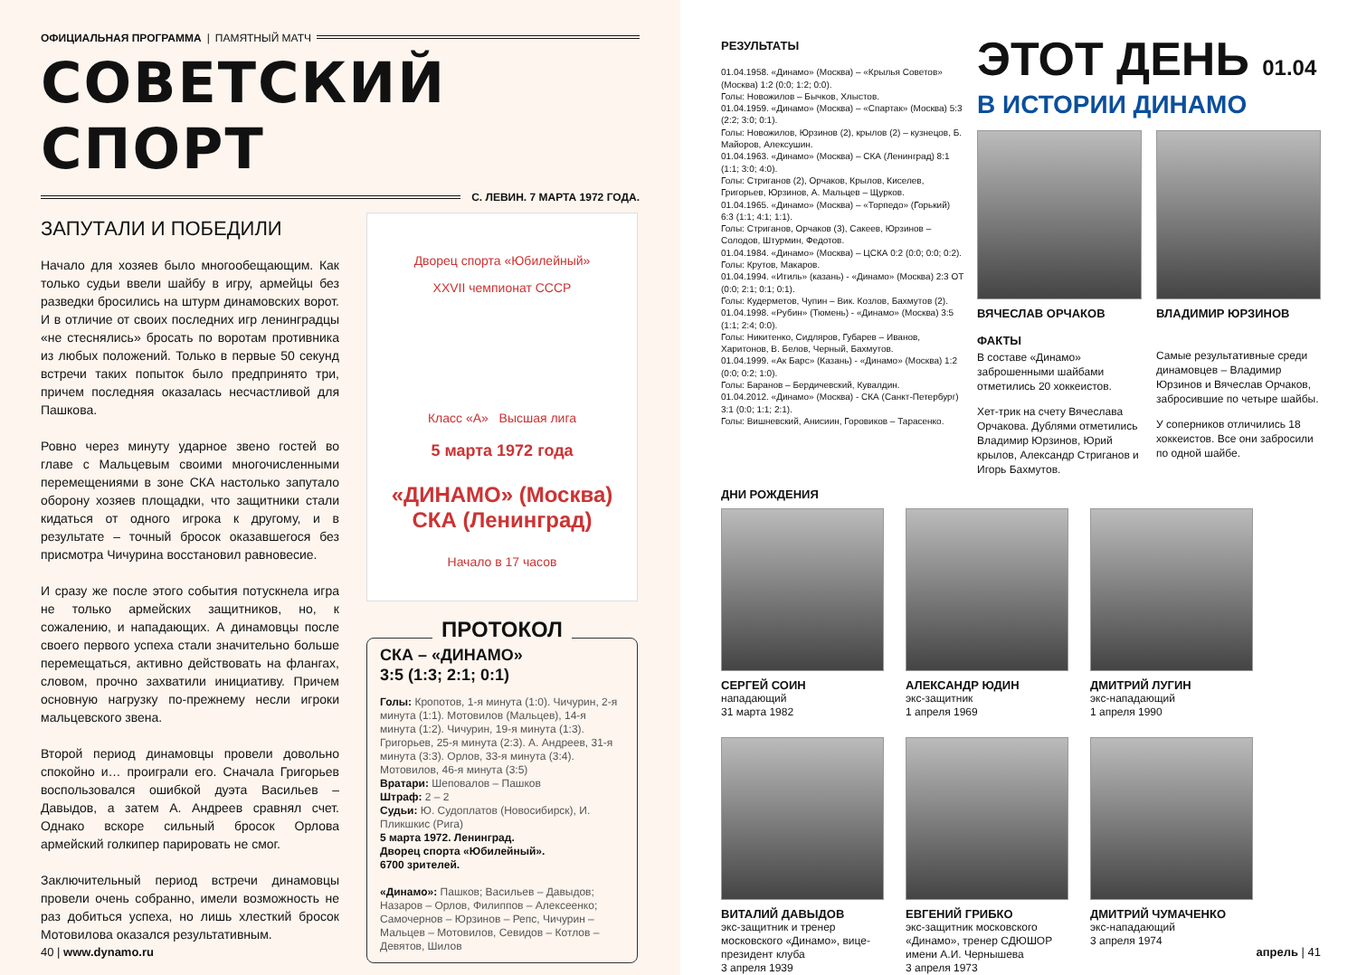ОФИЦИАЛЬНАЯ ПРОГРАММА | ПАМЯТНЫЙ МАТЧ
СОВЕТСКИЙ СПОРТ
С. ЛЕВИН. 7 МАРТА 1972 ГОДА.
ЗАПУТАЛИ И ПОБЕДИЛИ
Начало для хозяев было многообещающим. Как только судьи ввели шайбу в игру, армейцы без разведки бросились на штурм динамовских ворот. И в отличие от своих последних игр ленинградцы «не стеснялись» бросать по воротам противника из любых положений. Только в первые 50 секунд встречи таких попыток было предпринято три, причем последняя оказалась несчастливой для Пашкова.
Ровно через минуту ударное звено гостей во главе с Мальцевым своими многочисленными перемещениями в зоне СКА настолько запутало оборону хозяев площадки, что защитники стали кидаться от одного игрока к другому, и в результате – точный бросок оказавшегося без присмотра Чичурина восстановил равновесие.
И сразу же после этого события потускнела игра не только армейских защитников, но, к сожалению, и нападающих. А динамовцы после своего первого успеха стали значительно больше перемещаться, активно действовать на флангах, словом, прочно захватили инициативу. Причем основную нагрузку по-прежнему несли игроки мальцевского звена.
Второй период динамовцы провели довольно спокойно и… проиграли его. Сначала Григорьев воспользовался ошибкой дуэта Васильев – Давыдов, а затем А. Андреев сравнял счет. Однако вскоре сильный бросок Орлова армейский голкипер парировать не смог.
Заключительный период встречи динамовцы провели очень собранно, имели возможность не раз добиться успеха, но лишь хлесткий бросок Мотовилова оказался результативным.
Дворец спорта «Юбилейный»
XXVII чемпионат СССР
Класс «А» Высшая лига
5 марта 1972 года
«ДИНАМО» (Москва)
СКА (Ленинград)
Начало в 17 часов
ПРОТОКОЛ
СКА – «ДИНАМО»
3:5 (1:3; 2:1; 0:1)
Голы: Кропотов, 1-я минута (1:0). Чичурин, 2-я минута (1:1). Мотовилов (Мальцев), 14-я минута (1:2). Чичурин, 19-я минута (1:3). Григорьев, 25-я минута (2:3). А. Андреев, 31-я минута (3:3). Орлов, 33-я минута (3:4). Мотовилов, 46-я минута (3:5)
Вратари: Шеповалов – Пашков
Штраф: 2 – 2
Судьи: Ю. Судоплатов (Новосибирск), И. Пликшкис (Рига)
5 марта 1972. Ленинград.
Дворец спорта «Юбилейный».
6700 зрителей.
«Динамо»: Пашков; Васильев – Давыдов; Назаров – Орлов, Филиппов – Алексеенко; Самочернов – Юрзинов – Репс, Чичурин – Мальцев – Мотовилов, Севидов – Котлов – Девятов, Шилов
40 | www.dynamo.ru
РЕЗУЛЬТАТЫ
01.04.1958. «Динамо» (Москва) – «Крылья Советов» (Москва) 1:2 (0:0; 1:2; 0:0).
Голы: Новожилов – Бычков, Хлыстов.
01.04.1959. «Динамо» (Москва) – «Спартак» (Москва) 5:3 (2:2; 3:0; 0:1).
Голы: Новожилов, Юрзинов (2), крылов (2) – кузнецов, Б. Майоров, Алексушин.
01.04.1963. «Динамо» (Москва) – СКА (Ленинград) 8:1 (1:1; 3:0; 4:0).
Голы: Стриганов (2), Орчаков, Крылов, Киселев, Григорьев, Юрзинов, А. Мальцев – Щурков.
01.04.1965. «Динамо» (Москва) – «Торпедо» (Горький) 6:3 (1:1; 4:1; 1:1).
Голы: Стриганов, Орчаков (3), Сакеев, Юрзинов – Солодов, Штурмин, Федотов.
01.04.1984. «Динамо» (Москва) – ЦСКА 0:2 (0:0; 0:0; 0:2).
Голы: Крутов, Макаров.
01.04.1994. «Итиль» (казань) - «Динамо» (Москва) 2:3 ОТ (0:0; 2:1; 0:1; 0:1).
Голы: Кудерметов, Чупин – Вик. Козлов, Бахмутов (2).
01.04.1998. «Рубин» (Тюмень) - «Динамо» (Москва) 3:5 (1:1; 2:4; 0:0).
Голы: Никитенко, Сидляров, Губарев – Иванов, Харитонов, В. Белов, Черный, Бахмутов.
01.04.1999. «Ак Барс» (Казань) - «Динамо» (Москва) 1:2 (0:0; 0:2; 1:0).
Голы: Баранов – Бердичевский, Кувалдин.
01.04.2012. «Динамо» (Москва) - СКА (Санкт-Петербург) 3:1 (0:0; 1:1; 2:1).
Голы: Вишневский, Анисиин, Горовиков – Тарасенко.
ЭТОТ ДЕНЬ 01.04
В ИСТОРИИ ДИНАМО
ВЯЧЕСЛАВ ОРЧАКОВ
ФАКТЫ
В составе «Динамо» заброшенными шайбами отметились 20 хоккеистов.
Хет-трик на счету Вячеслава Орчакова. Дублями отметились Владимир Юрзинов, Юрий крылов, Александр Стриганов и Игорь Бахмутов.
ВЛАДИМИР ЮРЗИНОВ
Самые результативные среди динамовцев – Владимир Юрзинов и Вячеслав Орчаков, забросившие по четыре шайбы.
У соперников отличились 18 хоккеистов. Все они забросили по одной шайбе.
ДНИ РОЖДЕНИЯ
СЕРГЕЙ СОИН
нападающий
31 марта 1982
АЛЕКСАНДР ЮДИН
экс-защитник
1 апреля 1969
ДМИТРИЙ ЛУГИН
экс-нападающий
1 апреля 1990
ВИТАЛИЙ ДАВЫДОВ
экс-защитник и тренер московского «Динамо», вице-президент клуба
3 апреля 1939
ЕВГЕНИЙ ГРИБКО
экс-защитник московского «Динамо», тренер СДЮШОР имени А.И. Чернышева
3 апреля 1973
ДМИТРИЙ ЧУМАЧЕНКО
экс-нападающий
3 апреля 1974
апрель | 41